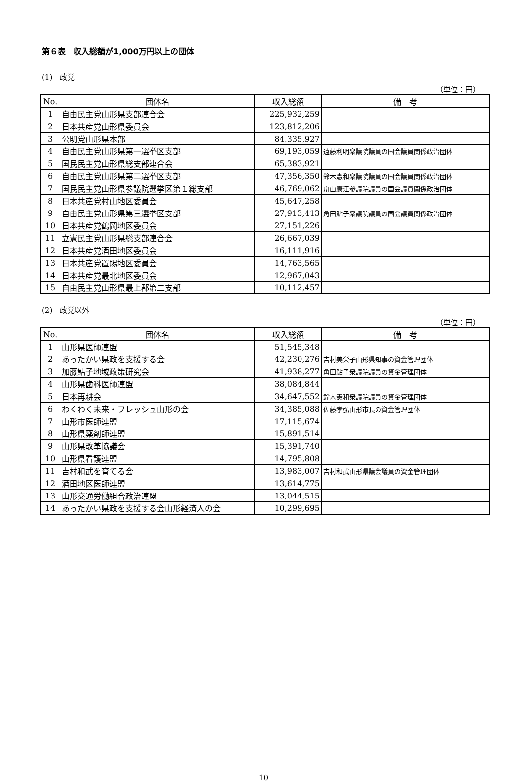第６表　収入総額が1,000万円以上の団体
(1)　政党
（単位：円）
| No. | 団体名 | 収入総額 | 備 考 |
| --- | --- | --- | --- |
| 1 | 自由民主党山形県支部連合会 | 225,932,259 | |
| 2 | 日本共産党山形県委員会 | 123,812,206 | |
| 3 | 公明党山形県本部 | 84,335,927 | |
| 4 | 自由民主党山形県第一選挙区支部 | 69,193,059 | 遠藤利明衆議院議員の国会議員関係政治団体 |
| 5 | 国民民主党山形県総支部連合会 | 65,383,921 | |
| 6 | 自由民主党山形県第二選挙区支部 | 47,356,350 | 鈴木憲和衆議院議員の国会議員関係政治団体 |
| 7 | 国民民主党山形県参議院選挙区第１総支部 | 46,769,062 | 舟山康江参議院議員の国会議員関係政治団体 |
| 8 | 日本共産党村山地区委員会 | 45,647,258 | |
| 9 | 自由民主党山形県第三選挙区支部 | 27,913,413 | 角田鮎子衆議院議員の国会議員関係政治団体 |
| 10 | 日本共産党鶴岡地区委員会 | 27,151,226 | |
| 11 | 立憲民主党山形県総支部連合会 | 26,667,039 | |
| 12 | 日本共産党酒田地区委員会 | 16,111,916 | |
| 13 | 日本共産党置賜地区委員会 | 14,763,565 | |
| 14 | 日本共産党最北地区委員会 | 12,967,043 | |
| 15 | 自由民主党山形県最上郡第二支部 | 10,112,457 | |
(2)　政党以外
（単位：円）
| No. | 団体名 | 収入総額 | 備 考 |
| --- | --- | --- | --- |
| 1 | 山形県医師連盟 | 51,545,348 | |
| 2 | あったかい県政を支援する会 | 42,230,276 | 吉村美栄子山形県知事の資金管理団体 |
| 3 | 加藤鮎子地域政策研究会 | 41,938,277 | 角田鮎子衆議院議員の資金管理団体 |
| 4 | 山形県歯科医師連盟 | 38,084,844 | |
| 5 | 日本再耕会 | 34,647,552 | 鈴木憲和衆議院議員の資金管理団体 |
| 6 | わくわく未来・フレッシュ山形の会 | 34,385,088 | 佐藤孝弘山形市長の資金管理団体 |
| 7 | 山形市医師連盟 | 17,115,674 | |
| 8 | 山形県薬剤師連盟 | 15,891,514 | |
| 9 | 山形県改革協議会 | 15,391,740 | |
| 10 | 山形県看護連盟 | 14,795,808 | |
| 11 | 吉村和武を育てる会 | 13,983,007 | 吉村和武山形県議会議員の資金管理団体 |
| 12 | 酒田地区医師連盟 | 13,614,775 | |
| 13 | 山形交通労働組合政治連盟 | 13,044,515 | |
| 14 | あったかい県政を支援する会山形経済人の会 | 10,299,695 | |
10